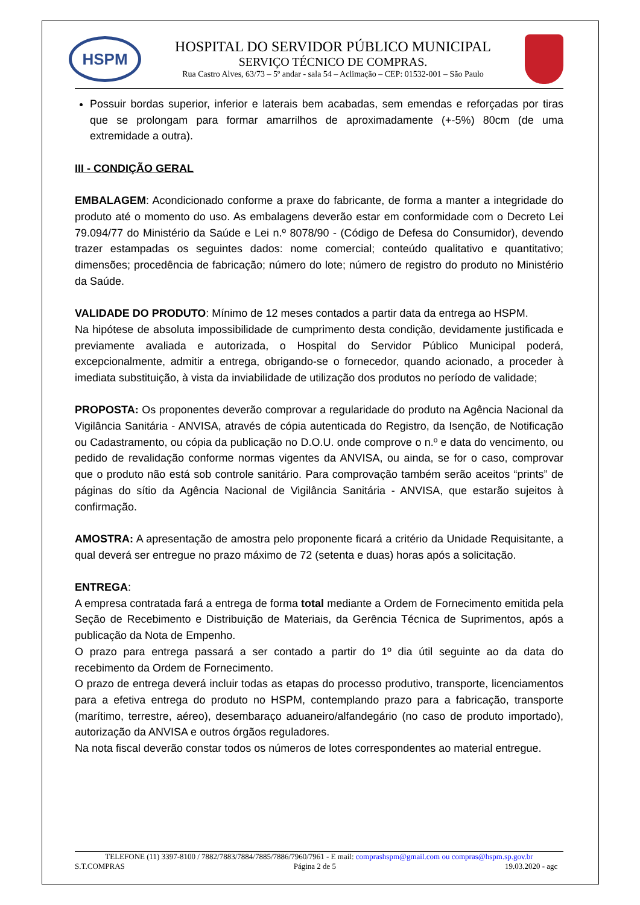HSPM
HOSPITAL DO SERVIDOR PÚBLICO MUNICIPAL
SERVIÇO TÉCNICO DE COMPRAS.
Rua Castro Alves, 63/73 – 5º andar - sala 54 – Aclimação – CEP: 01532-001 – São Paulo
Possuir bordas superior, inferior e laterais bem acabadas, sem emendas e reforçadas por tiras que se prolongam para formar amarrilhos de aproximadamente (+-5%) 80cm (de uma extremidade a outra).
III - CONDIÇÃO GERAL
EMBALAGEM: Acondicionado conforme a praxe do fabricante, de forma a manter a integridade do produto até o momento do uso. As embalagens deverão estar em conformidade com o Decreto Lei 79.094/77 do Ministério da Saúde e Lei n.º 8078/90 - (Código de Defesa do Consumidor), devendo trazer estampadas os seguintes dados: nome comercial; conteúdo qualitativo e quantitativo; dimensões; procedência de fabricação; número do lote; número de registro do produto no Ministério da Saúde.
VALIDADE DO PRODUTO: Mínimo de 12 meses contados a partir data da entrega ao HSPM.
Na hipótese de absoluta impossibilidade de cumprimento desta condição, devidamente justificada e previamente avaliada e autorizada, o Hospital do Servidor Público Municipal poderá, excepcionalmente, admitir a entrega, obrigando-se o fornecedor, quando acionado, a proceder à imediata substituição, à vista da inviabilidade de utilização dos produtos no período de validade;
PROPOSTA: Os proponentes deverão comprovar a regularidade do produto na Agência Nacional da Vigilância Sanitária - ANVISA, através de cópia autenticada do Registro, da Isenção, de Notificação ou Cadastramento, ou cópia da publicação no D.O.U. onde comprove o n.º e data do vencimento, ou pedido de revalidação conforme normas vigentes da ANVISA, ou ainda, se for o caso, comprovar que o produto não está sob controle sanitário. Para comprovação também serão aceitos “prints” de páginas do sítio da Agência Nacional de Vigilância Sanitária - ANVISA, que estarão sujeitos à confirmação.
AMOSTRA: A apresentação de amostra pelo proponente ficará a critério da Unidade Requisitante, a qual deverá ser entregue no prazo máximo de 72 (setenta e duas) horas após a solicitação.
ENTREGA:
A empresa contratada fará a entrega de forma total mediante a Ordem de Fornecimento emitida pela Seção de Recebimento e Distribuição de Materiais, da Gerência Técnica de Suprimentos, após a publicação da Nota de Empenho.
O prazo para entrega passará a ser contado a partir do 1º dia útil seguinte ao da data do recebimento da Ordem de Fornecimento.
O prazo de entrega deverá incluir todas as etapas do processo produtivo, transporte, licenciamentos para a efetiva entrega do produto no HSPM, contemplando prazo para a fabricação, transporte (marítimo, terrestre, aéreo), desembaraço aduaneiro/alfandegário (no caso de produto importado), autorização da ANVISA e outros órgãos reguladores.
Na nota fiscal deverão constar todos os números de lotes correspondentes ao material entregue.
TELEFONE (11) 3397-8100 / 7882/7883/7884/7885/7886/7960/7961 - E mail: comprashspm@gmail.com ou compras@hspm.sp.gov.br
S.T.COMPRAS Página 2 de 5 19.03.2020 - agc